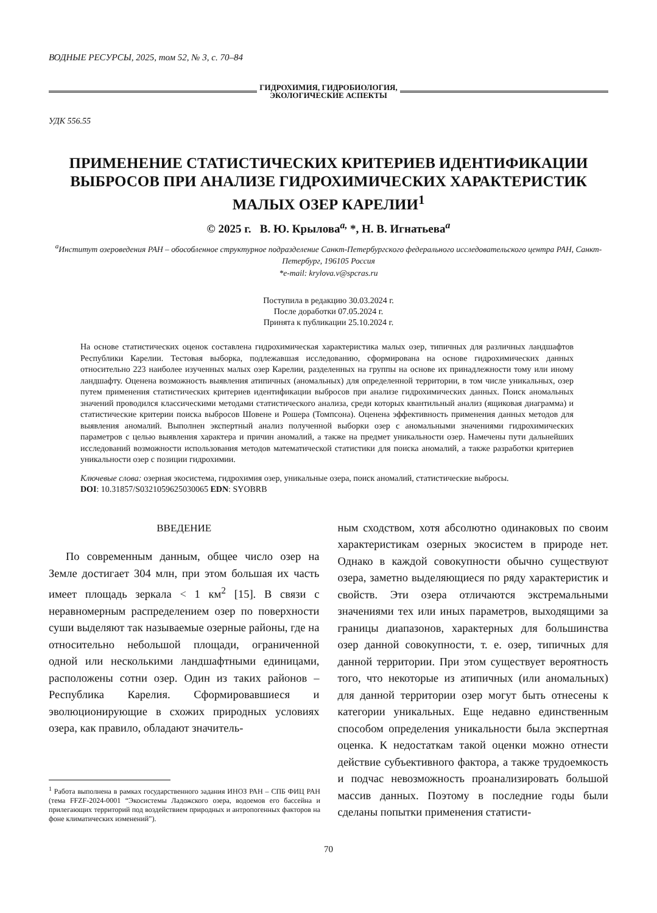ВОДНЫЕ РЕСУРСЫ, 2025, том 52, № 3, с. 70–84
ГИДРОХИМИЯ, ГИДРОБИОЛОГИЯ,
ЭКОЛОГИЧЕСКИЕ АСПЕКТЫ
УДК 556.55
ПРИМЕНЕНИЕ СТАТИСТИЧЕСКИХ КРИТЕРИЕВ ИДЕНТИФИКАЦИИ ВЫБРОСОВ ПРИ АНАЛИЗЕ ГИДРОХИМИЧЕСКИХ ХАРАКТЕРИСТИК МАЛЫХ ОЗЕР КАРЕЛИИ<sup>1</sup>
© 2025 г. В. Ю. Крылова<sup>a,</sup> *, Н. В. Игнатьева<sup>a</sup>
<sup>a</sup> Институт озероведения РАН – обособленное структурное подразделение Санкт-Петербургского федерального исследовательского центра РАН, Санкт-Петербург, 196105 Россия
*e-mail: krylova.v@spcras.ru
Поступила в редакцию 30.03.2024 г.
После доработки 07.05.2024 г.
Принята к публикации 25.10.2024 г.
На основе статистических оценок составлена гидрохимическая характеристика малых озер, типичных для различных ландшафтов Республики Карелии. Тестовая выборка, подлежавшая исследованию, сформирована на основе гидрохимических данных относительно 223 наиболее изученных малых озер Карелии, разделенных на группы на основе их принадлежности тому или иному ландшафту. Оценена возможность выявления атипичных (аномальных) для определенной территории, в том числе уникальных, озер путем применения статистических критериев идентификации выбросов при анализе гидрохимических данных. Поиск аномальных значений проводился классическими методами статистического анализа, среди которых квантильный анализ (ящиковая диаграмма) и статистические критерии поиска выбросов Шовене и Рошера (Томпсона). Оценена эффективность применения данных методов для выявления аномалий. Выполнен экспертный анализ полученной выборки озер с аномальными значениями гидрохимических параметров с целью выявления характера и причин аномалий, а также на предмет уникальности озер. Намечены пути дальнейших исследований возможности использования методов математической статистики для поиска аномалий, а также разработки критериев уникальности озер с позиции гидрохимии.
Ключевые слова: озерная экосистема, гидрохимия озер, уникальные озера, поиск аномалий, статистические выбросы.
DOI: 10.31857/S0321059625030065 EDN: SYOBRB
ВВЕДЕНИЕ
По современным данным, общее число озер на Земле достигает 304 млн, при этом большая их часть имеет площадь зеркала < 1 км<sup>2</sup> [15]. В связи с неравномерным распределением озер по поверхности суши выделяют так называемые озерные районы, где на относительно небольшой площади, ограниченной одной или несколькими ландшафтными единицами, расположены сотни озер. Один из таких районов – Республика Карелия. Сформировавшиеся и эволюционирующие в схожих природных условиях озера, как правило, обладают значитель-
<sup>1</sup> Работа выполнена в рамках государственного задания ИНОЗ РАН – СПБ ФИЦ РАН (тема FFZF-2024-0001 “Экосистемы Ладожского озера, водоемов его бассейна и прилегающих территорий под воздействием природных и антропогенных факторов на фоне климатических изменений”).
ным сходством, хотя абсолютно одинаковых по своим характеристикам озерных экосистем в природе нет. Однако в каждой совокупности обычно существуют озера, заметно выделяющиеся по ряду характеристик и свойств. Эти озера отличаются экстремальными значениями тех или иных параметров, выходящими за границы диапазонов, характерных для большинства озер данной совокупности, т. е. озер, типичных для данной территории. При этом существует вероятность того, что некоторые из атипичных (или аномальных) для данной территории озер могут быть отнесены к категории уникальных. Еще недавно единственным способом определения уникальности была экспертная оценка. К недостаткам такой оценки можно отнести действие субъективного фактора, а также трудоемкость и подчас невозможность проанализировать большой массив данных. Поэтому в последние годы были сделаны попытки применения статисти-
70